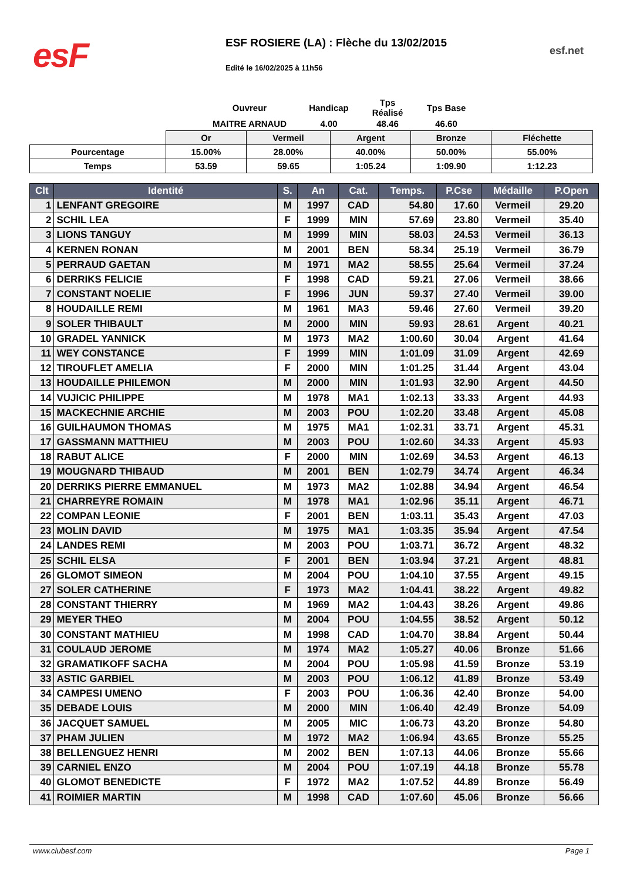esF
ESF ROSIERE (LA) : Flèche du 13/02/2015
esf.net
Edité le 16/02/2025 à 11h56
| Ouvreur | Handicap | Tps Réalisé | Tps Base |
| MAITRE ARNAUD | 4.00 | 48.46 | 46.60 |
| | Or | Vermeil | Argent | Bronze | Fléchette |
| Pourcentage | 15.00% | 28.00% | 40.00% | 50.00% | 55.00% |
| Temps | 53.59 | 59.65 | 1:05.24 | 1:09.90 | 1:12.23 |
| Clt | Identité | S. | An | Cat. | Temps. | P.Cse | Médaille | P.Open |
| --- | --- | --- | --- | --- | --- | --- | --- | --- |
| 1 | LENFANT GREGOIRE | M | 1997 | CAD | 54.80 | 17.60 | Vermeil | 29.20 |
| 2 | SCHIL LEA | F | 1999 | MIN | 57.69 | 23.80 | Vermeil | 35.40 |
| 3 | LIONS TANGUY | M | 1999 | MIN | 58.03 | 24.53 | Vermeil | 36.13 |
| 4 | KERNEN RONAN | M | 2001 | BEN | 58.34 | 25.19 | Vermeil | 36.79 |
| 5 | PERRAUD GAETAN | M | 1971 | MA2 | 58.55 | 25.64 | Vermeil | 37.24 |
| 6 | DERRIKS FELICIE | F | 1998 | CAD | 59.21 | 27.06 | Vermeil | 38.66 |
| 7 | CONSTANT NOELIE | F | 1996 | JUN | 59.37 | 27.40 | Vermeil | 39.00 |
| 8 | HOUDAILLE REMI | M | 1961 | MA3 | 59.46 | 27.60 | Vermeil | 39.20 |
| 9 | SOLER THIBAULT | M | 2000 | MIN | 59.93 | 28.61 | Argent | 40.21 |
| 10 | GRADEL YANNICK | M | 1973 | MA2 | 1:00.60 | 30.04 | Argent | 41.64 |
| 11 | WEY CONSTANCE | F | 1999 | MIN | 1:01.09 | 31.09 | Argent | 42.69 |
| 12 | TIROUFLET AMELIA | F | 2000 | MIN | 1:01.25 | 31.44 | Argent | 43.04 |
| 13 | HOUDAILLE PHILEMON | M | 2000 | MIN | 1:01.93 | 32.90 | Argent | 44.50 |
| 14 | VUJICIC PHILIPPE | M | 1978 | MA1 | 1:02.13 | 33.33 | Argent | 44.93 |
| 15 | MACKECHNIE ARCHIE | M | 2003 | POU | 1:02.20 | 33.48 | Argent | 45.08 |
| 16 | GUILHAUMON THOMAS | M | 1975 | MA1 | 1:02.31 | 33.71 | Argent | 45.31 |
| 17 | GASSMANN MATTHIEU | M | 2003 | POU | 1:02.60 | 34.33 | Argent | 45.93 |
| 18 | RABUT ALICE | F | 2000 | MIN | 1:02.69 | 34.53 | Argent | 46.13 |
| 19 | MOUGNARD THIBAUD | M | 2001 | BEN | 1:02.79 | 34.74 | Argent | 46.34 |
| 20 | DERRIKS PIERRE EMMANUEL | M | 1973 | MA2 | 1:02.88 | 34.94 | Argent | 46.54 |
| 21 | CHARREYRE ROMAIN | M | 1978 | MA1 | 1:02.96 | 35.11 | Argent | 46.71 |
| 22 | COMPAN LEONIE | F | 2001 | BEN | 1:03.11 | 35.43 | Argent | 47.03 |
| 23 | MOLIN DAVID | M | 1975 | MA1 | 1:03.35 | 35.94 | Argent | 47.54 |
| 24 | LANDES REMI | M | 2003 | POU | 1:03.71 | 36.72 | Argent | 48.32 |
| 25 | SCHIL ELSA | F | 2001 | BEN | 1:03.94 | 37.21 | Argent | 48.81 |
| 26 | GLOMOT SIMEON | M | 2004 | POU | 1:04.10 | 37.55 | Argent | 49.15 |
| 27 | SOLER CATHERINE | F | 1973 | MA2 | 1:04.41 | 38.22 | Argent | 49.82 |
| 28 | CONSTANT THIERRY | M | 1969 | MA2 | 1:04.43 | 38.26 | Argent | 49.86 |
| 29 | MEYER THEO | M | 2004 | POU | 1:04.55 | 38.52 | Argent | 50.12 |
| 30 | CONSTANT MATHIEU | M | 1998 | CAD | 1:04.70 | 38.84 | Argent | 50.44 |
| 31 | COULAUD JEROME | M | 1974 | MA2 | 1:05.27 | 40.06 | Bronze | 51.66 |
| 32 | GRAMATIKOFF SACHA | M | 2004 | POU | 1:05.98 | 41.59 | Bronze | 53.19 |
| 33 | ASTIC GARBIEL | M | 2003 | POU | 1:06.12 | 41.89 | Bronze | 53.49 |
| 34 | CAMPESI UMENO | F | 2003 | POU | 1:06.36 | 42.40 | Bronze | 54.00 |
| 35 | DEBADE LOUIS | M | 2000 | MIN | 1:06.40 | 42.49 | Bronze | 54.09 |
| 36 | JACQUET SAMUEL | M | 2005 | MIC | 1:06.73 | 43.20 | Bronze | 54.80 |
| 37 | PHAM JULIEN | M | 1972 | MA2 | 1:06.94 | 43.65 | Bronze | 55.25 |
| 38 | BELLENGUEZ HENRI | M | 2002 | BEN | 1:07.13 | 44.06 | Bronze | 55.66 |
| 39 | CARNIEL ENZO | M | 2004 | POU | 1:07.19 | 44.18 | Bronze | 55.78 |
| 40 | GLOMOT BENEDICTE | F | 1972 | MA2 | 1:07.52 | 44.89 | Bronze | 56.49 |
| 41 | ROIMIER MARTIN | M | 1998 | CAD | 1:07.60 | 45.06 | Bronze | 56.66 |
www.clubesf.com Page 1